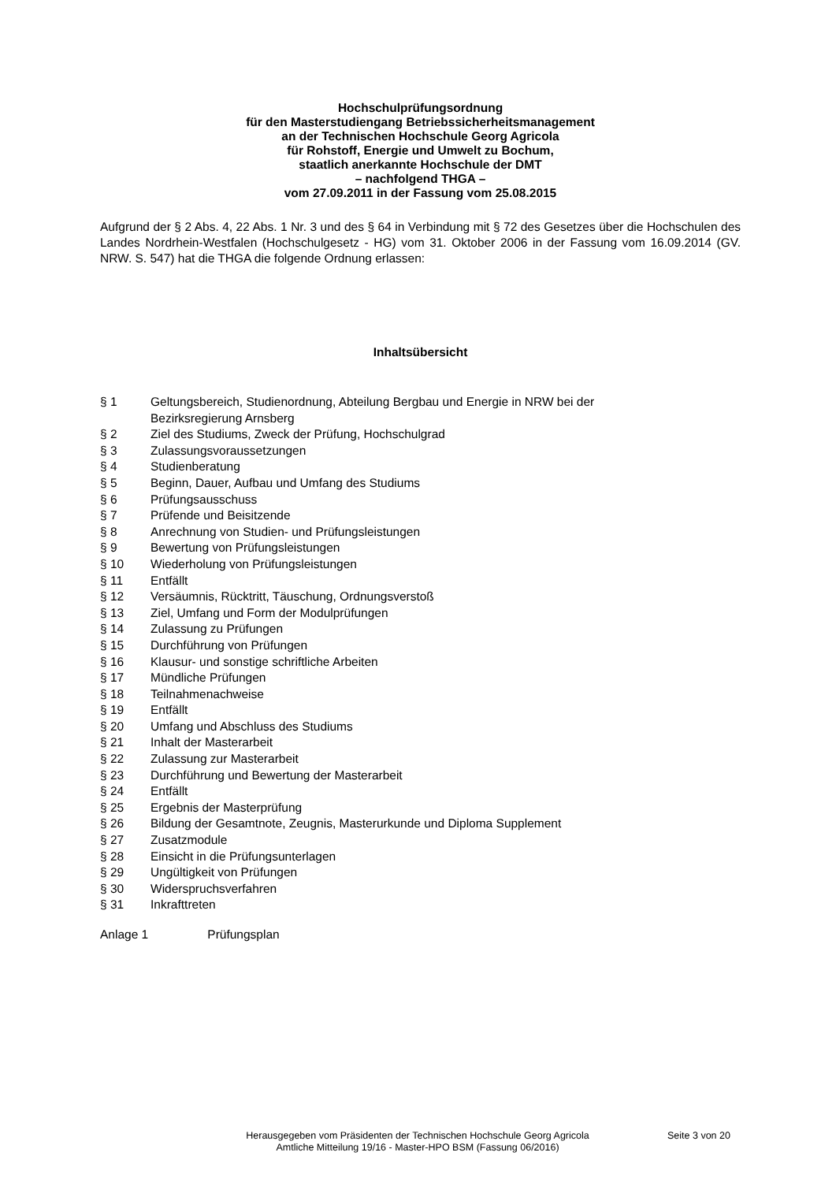Hochschulprüfungsordnung
für den Masterstudiengang Betriebssicherheitsmanagement
an der Technischen Hochschule Georg Agricola
für Rohstoff, Energie und Umwelt zu Bochum,
staatlich anerkannte Hochschule der DMT
– nachfolgend THGA –
vom 27.09.2011 in der Fassung vom 25.08.2015
Aufgrund der § 2 Abs. 4, 22 Abs. 1 Nr. 3 und des § 64 in Verbindung mit § 72 des Gesetzes über die Hochschulen des Landes Nordrhein-Westfalen (Hochschulgesetz - HG) vom 31. Oktober 2006 in der Fassung vom 16.09.2014 (GV. NRW. S. 547) hat die THGA die folgende Ordnung erlassen:
Inhaltsübersicht
| § 1 | Geltungsbereich, Studienordnung, Abteilung Bergbau und Energie in NRW bei der Bezirksregierung Arnsberg |
| § 2 | Ziel des Studiums, Zweck der Prüfung, Hochschulgrad |
| § 3 | Zulassungsvoraussetzungen |
| § 4 | Studienberatung |
| § 5 | Beginn, Dauer, Aufbau und Umfang des Studiums |
| § 6 | Prüfungsausschuss |
| § 7 | Prüfende und Beisitzende |
| § 8 | Anrechnung von Studien- und Prüfungsleistungen |
| § 9 | Bewertung von Prüfungsleistungen |
| § 10 | Wiederholung von Prüfungsleistungen |
| § 11 | Entfällt |
| § 12 | Versäumnis, Rücktritt, Täuschung, Ordnungsverstoß |
| § 13 | Ziel, Umfang und Form der Modulprüfungen |
| § 14 | Zulassung zu Prüfungen |
| § 15 | Durchführung von Prüfungen |
| § 16 | Klausur- und sonstige schriftliche Arbeiten |
| § 17 | Mündliche Prüfungen |
| § 18 | Teilnahmenachweise |
| § 19 | Entfällt |
| § 20 | Umfang und Abschluss des Studiums |
| § 21 | Inhalt der Masterarbeit |
| § 22 | Zulassung zur Masterarbeit |
| § 23 | Durchführung und Bewertung der Masterarbeit |
| § 24 | Entfällt |
| § 25 | Ergebnis der Masterprüfung |
| § 26 | Bildung der Gesamtnote, Zeugnis, Masterurkunde und Diploma Supplement |
| § 27 | Zusatzmodule |
| § 28 | Einsicht in die Prüfungsunterlagen |
| § 29 | Ungültigkeit von Prüfungen |
| § 30 | Widerspruchsverfahren |
| § 31 | Inkrafttreten |
Anlage 1 Prüfungsplan
Herausgegeben vom Präsidenten der Technischen Hochschule Georg Agricola
Amtliche Mitteilung 19/16 - Master-HPO BSM (Fassung 06/2016)
Seite 3 von 20